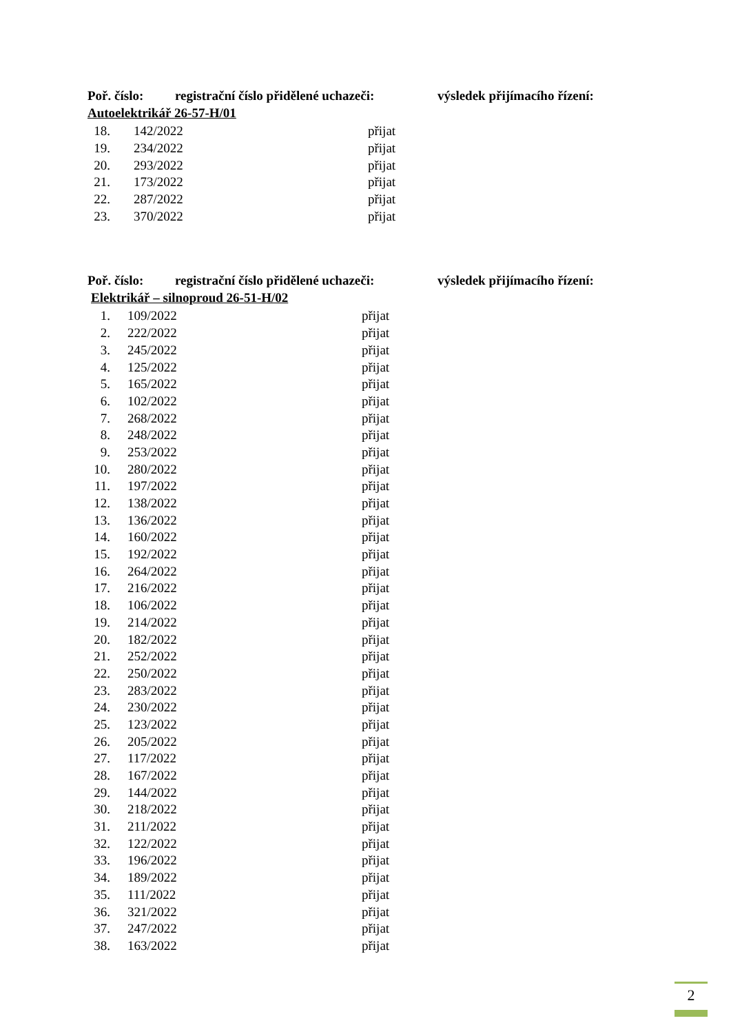Poř. číslo: registrační číslo přidělené uchazeči: výsledek přijímacího řízení:
Autoelektrikář 26-57-H/01
| 18. | 142/2022 | přijat |
| 19. | 234/2022 | přijat |
| 20. | 293/2022 | přijat |
| 21. | 173/2022 | přijat |
| 22. | 287/2022 | přijat |
| 23. | 370/2022 | přijat |
Poř. číslo: registrační číslo přidělené uchazeči: výsledek přijímacího řízení:
Elektrikář – silnoproud 26-51-H/02
| 1. | 109/2022 | přijat |
| 2. | 222/2022 | přijat |
| 3. | 245/2022 | přijat |
| 4. | 125/2022 | přijat |
| 5. | 165/2022 | přijat |
| 6. | 102/2022 | přijat |
| 7. | 268/2022 | přijat |
| 8. | 248/2022 | přijat |
| 9. | 253/2022 | přijat |
| 10. | 280/2022 | přijat |
| 11. | 197/2022 | přijat |
| 12. | 138/2022 | přijat |
| 13. | 136/2022 | přijat |
| 14. | 160/2022 | přijat |
| 15. | 192/2022 | přijat |
| 16. | 264/2022 | přijat |
| 17. | 216/2022 | přijat |
| 18. | 106/2022 | přijat |
| 19. | 214/2022 | přijat |
| 20. | 182/2022 | přijat |
| 21. | 252/2022 | přijat |
| 22. | 250/2022 | přijat |
| 23. | 283/2022 | přijat |
| 24. | 230/2022 | přijat |
| 25. | 123/2022 | přijat |
| 26. | 205/2022 | přijat |
| 27. | 117/2022 | přijat |
| 28. | 167/2022 | přijat |
| 29. | 144/2022 | přijat |
| 30. | 218/2022 | přijat |
| 31. | 211/2022 | přijat |
| 32. | 122/2022 | přijat |
| 33. | 196/2022 | přijat |
| 34. | 189/2022 | přijat |
| 35. | 111/2022 | přijat |
| 36. | 321/2022 | přijat |
| 37. | 247/2022 | přijat |
| 38. | 163/2022 | přijat |
2